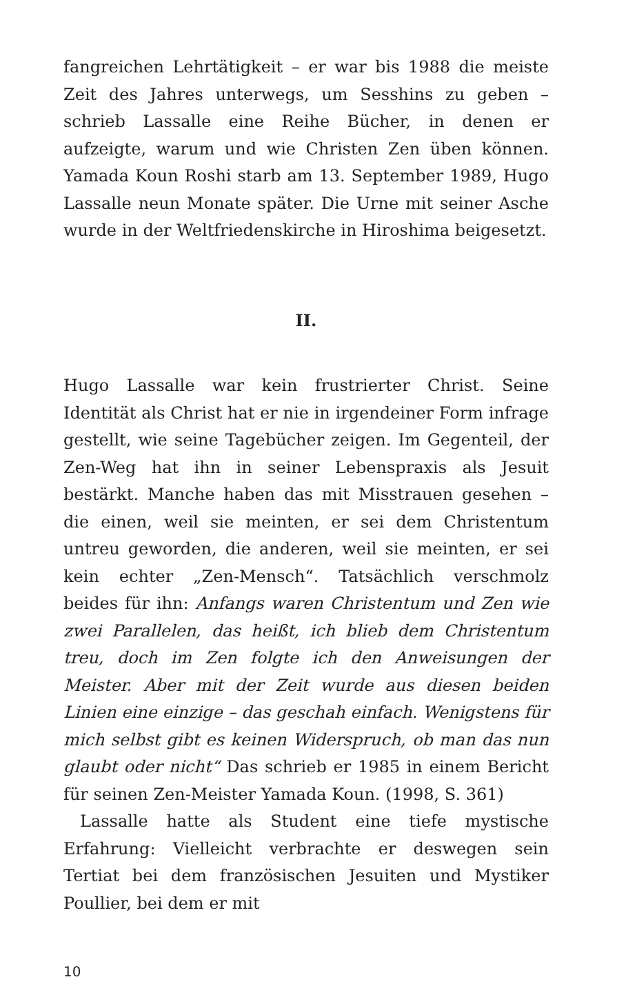fangreichen Lehrtätigkeit – er war bis 1988 die meiste Zeit des Jahres unterwegs, um Sesshins zu geben – schrieb Lassalle eine Reihe Bücher, in denen er aufzeigte, warum und wie Christen Zen üben können. Yamada Koun Roshi starb am 13. September 1989, Hugo Lassalle neun Monate später. Die Urne mit seiner Asche wurde in der Weltfriedenskirche in Hiroshima beigesetzt.
II.
Hugo Lassalle war kein frustrierter Christ. Seine Identität als Christ hat er nie in irgendeiner Form infrage gestellt, wie seine Tagebücher zeigen. Im Gegenteil, der Zen-Weg hat ihn in seiner Lebenspraxis als Jesuit bestärkt. Manche haben das mit Misstrauen gesehen – die einen, weil sie meinten, er sei dem Christentum untreu geworden, die anderen, weil sie meinten, er sei kein echter „Zen-Mensch“. Tatsächlich verschmolz beides für ihn: Anfangs waren Christentum und Zen wie zwei Parallelen, das heißt, ich blieb dem Christentum treu, doch im Zen folgte ich den Anweisungen der Meister. Aber mit der Zeit wurde aus diesen beiden Linien eine einzige – das geschah einfach. Wenigstens für mich selbst gibt es keinen Widerspruch, ob man das nun glaubt oder nicht“ Das schrieb er 1985 in einem Bericht für seinen Zen-Meister Yamada Koun. (1998, S. 361)
Lassalle hatte als Student eine tiefe mystische Erfahrung: Vielleicht verbrachte er deswegen sein Tertiat bei dem französischen Jesuiten und Mystiker Poullier, bei dem er mit
10